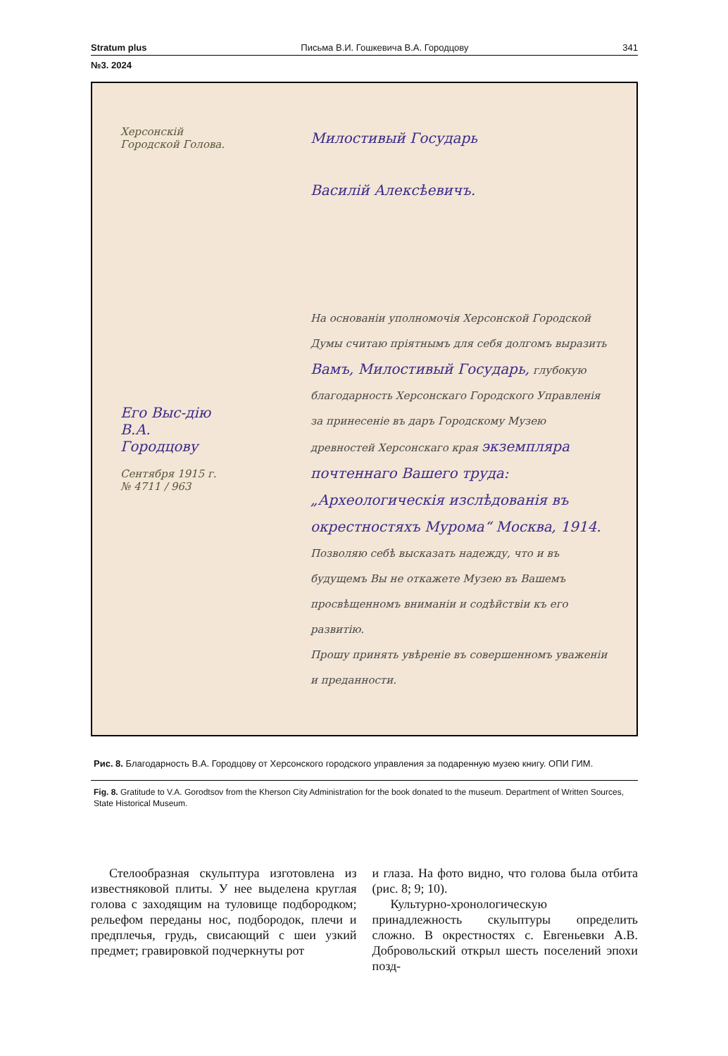Stratum plus Письма В.И. Гошкевича В.А. Городцову 341
№3. 2024
Херсонскій
Городской Голова.
Его Выс-дію
В.А.
Городцову
Сентября 1915 г.
№ 4711 / 963
Милостивый Государь
Василій Алексѣевичъ.
На основаніи уполномочія Херсонской Городской Думы считаю пріятнымъ для себя долгомъ выразить Вамъ, Милостивый Государь, глубокую благодарность Херсонскаго Городского Управленія за принесеніе въ даръ Городскому Музею древностей Херсонскаго края экземпляра почтеннаго Вашего труда: „Археологическія изслѣдованія въ окрестностяхъ Мурома“ Москва, 1914.
Позволяю себѣ высказать надежду, что и въ будущемъ Вы не откажете Музею въ Вашемъ просвѣщенномъ вниманіи и содѣйствіи къ его развитію.
Прошу принять увѣреніе въ совершенномъ уваженіи и преданности.
Рис. 8. Благодарность В.А. Городцову от Херсонского городского управления за подаренную музею книгу. ОПИ ГИМ.
Fig. 8. Gratitude to V.A. Gorodtsov from the Kherson City Administration for the book donated to the museum. Department of Written Sources, State Historical Museum.
Стелообразная скульптура изготовлена из известняковой плиты. У нее выделена круглая голова с заходящим на туловище подбородком; рельефом переданы нос, подбородок, плечи и предплечья, грудь, свисающий с шеи узкий предмет; гравировкой подчеркнуты рот
и глаза. На фото видно, что голова была отбита (рис. 8; 9; 10).
Культурно-хронологическую принадлежность скульптуры определить сложно. В окрестностях с. Евгеньевки А.В. Добровольский открыл шесть поселений эпохи позд-